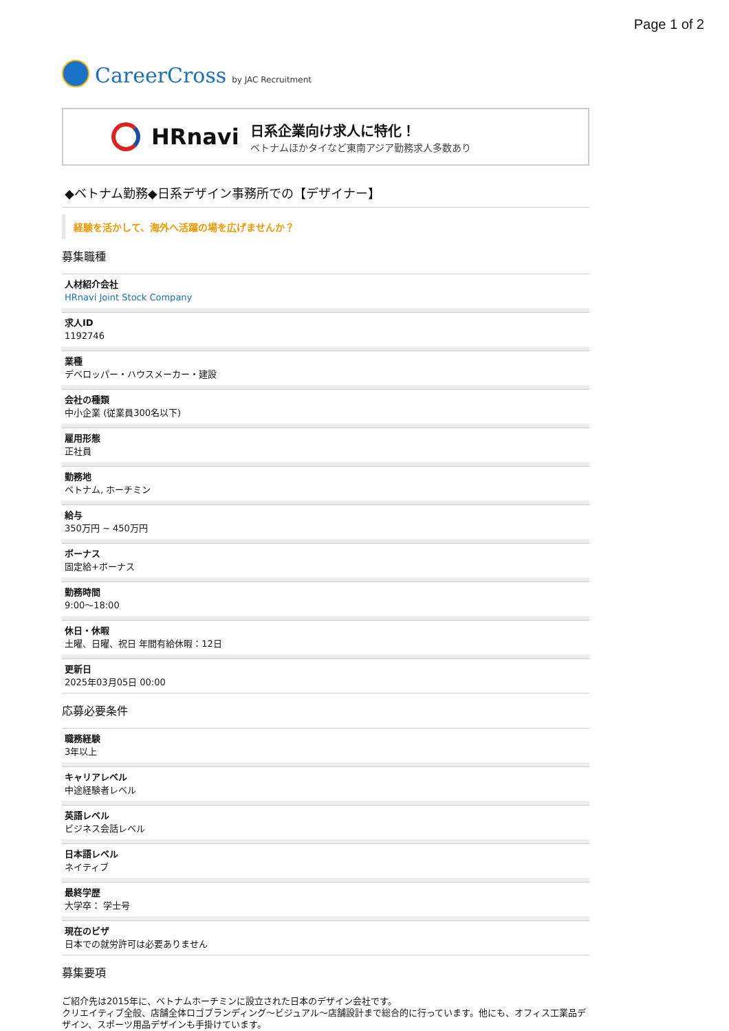Page 1 of 2
CareerCross by JAC Recruitment
HRnavi
日系企業向け求人に特化！
ベトナムほかタイなど東南アジア勤務求人多数あり
◆ベトナム勤務◆日系デザイン事務所での【デザイナー】
経験を活かして、海外へ活躍の場を広げませんか？
募集職種
人材紹介会社
HRnavi Joint Stock Company
求人ID
1192746
業種
デベロッパー・ハウスメーカー・建設
会社の種類
中小企業 (従業員300名以下)
雇用形態
正社員
勤務地
ベトナム, ホーチミン
給与
350万円 ~ 450万円
ボーナス
固定給+ボーナス
勤務時間
9:00〜18:00
休日・休暇
土曜、日曜、祝日 年間有給休暇：12日
更新日
2025年03月05日 00:00
応募必要条件
職務経験
3年以上
キャリアレベル
中途経験者レベル
英語レベル
ビジネス会話レベル
日本語レベル
ネイティブ
最終学歴
大学卒： 学士号
現在のビザ
日本での就労許可は必要ありません
募集要項
ご紹介先は2015年に、ベトナムホーチミンに設立された日本のデザイン会社です。
クリエイティブ全般、店舗全体ロゴブランディング〜ビジュアル〜店舗設計まで総合的に行っています。他にも、オフィス工業品デザイン、スポーツ用品デザインも手掛けています。